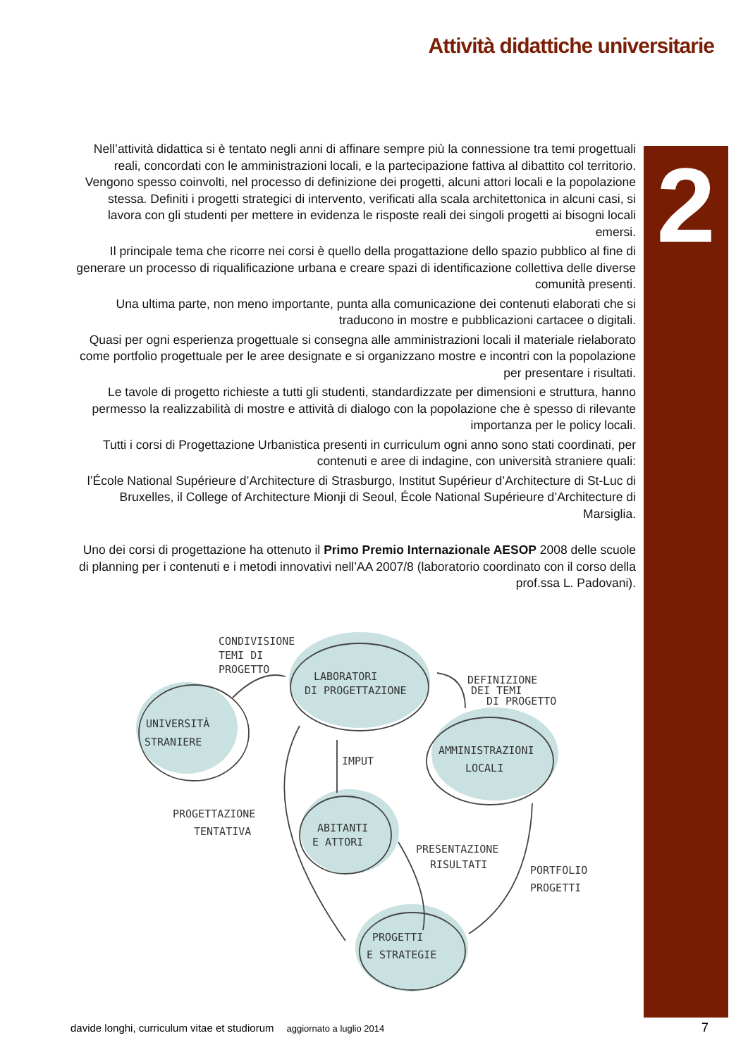Attività didattiche universitarie
2
Nell’attività didattica si è tentato negli anni di affinare sempre più la connessione tra temi progettuali reali, concordati con le amministrazioni locali, e la partecipazione fattiva al dibattito col territorio. Vengono spesso coinvolti, nel processo di definizione dei progetti, alcuni attori locali e la popolazione stessa. Definiti i progetti strategici di intervento, verificati alla scala architettonica in alcuni casi, si lavora con gli studenti per mettere in evidenza le risposte reali dei singoli progetti ai bisogni locali emersi.
Il principale tema che ricorre nei corsi è quello della progattazione dello spazio pubblico al fine di generare un processo di riqualificazione urbana e creare spazi di identificazione collettiva delle diverse comunità presenti.
Una ultima parte, non meno importante, punta alla comunicazione dei contenuti elaborati che si traducono in mostre e pubblicazioni cartacee o digitali.
Quasi per ogni esperienza progettuale si consegna alle amministrazioni locali il materiale rielaborato come portfolio progettuale per le aree designate e si organizzano mostre e incontri con la popolazione per presentare i risultati.
Le tavole di progetto richieste a tutti gli studenti, standardizzate per dimensioni e struttura, hanno permesso la realizzabilità di mostre e attività di dialogo con la popolazione che è spesso di rilevante importanza per le policy locali.
Tutti i corsi di Progettazione Urbanistica presenti in curriculum ogni anno sono stati coordinati, per contenuti e aree di indagine, con università straniere quali:
l’École National Supérieure d’Architecture di Strasburgo, Institut Supérieur d’Architecture di St-Luc di Bruxelles, il College of Architecture Mionji di Seoul, École National Supérieure d’Architecture di Marsiglia.
Uno dei corsi di progettazione ha ottenuto il Primo Premio Internazionale AESOP 2008 delle scuole di planning per i contenuti e i metodi innovativi nell’AA 2007/8 (laboratorio coordinato con il corso della prof.ssa L. Padovani).
CONDIVISIONE
TEMI DI
PROGETTO
LABORATORI
DI PROGETTAZIONE
UNIVERSITÀ
STRANIERE
DEFINIZIONE
DEI TEMI
DI PROGETTO
AMMINISTRAZIONI
LOCALI
IMPUT
PROGETTAZIONE
TENTATIVA
ABITANTI
E ATTORI
PRESENTAZIONE
RISULTATI
PORTFOLIO
PROGETTI
PROGETTI
E STRATEGIE
davide longhi, curriculum vitae et studiorum aggiornato a luglio 2014 7